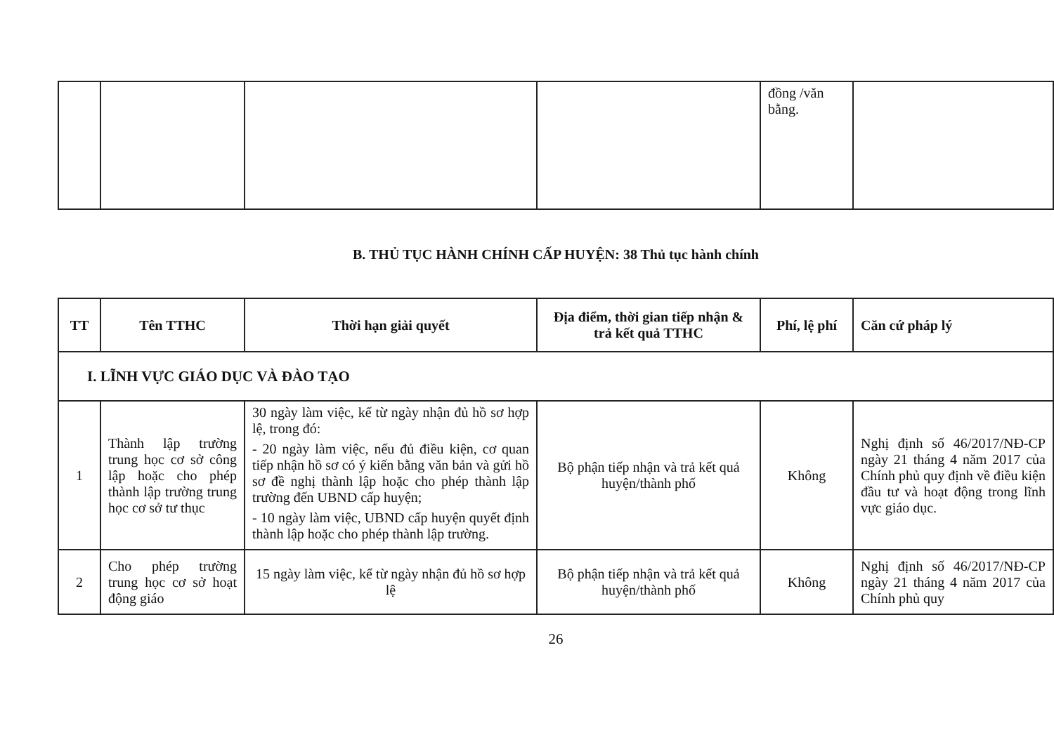| | | | | đồng /văn bằng. | |
B. THỦ TỤC HÀNH CHÍNH CẤP HUYỆN: 38 Thủ tục hành chính
| TT | Tên TTHC | Thời hạn giải quyết | Địa điểm, thời gian tiếp nhận & trả kết quả TTHC | Phí, lệ phí | Căn cứ pháp lý |
| --- | --- | --- | --- | --- | --- |
| I. LĨNH VỰC GIÁO DỤC VÀ ĐÀO TẠO | | | | | |
| 1 | Thành lập trường trung học cơ sở công lập hoặc cho phép thành lập trường trung học cơ sở tư thục | 30 ngày làm việc, kể từ ngày nhận đủ hồ sơ hợp lệ, trong đó: - 20 ngày làm việc, nếu đủ điều kiện, cơ quan tiếp nhận hồ sơ có ý kiến bằng văn bản và gửi hồ sơ đề nghị thành lập hoặc cho phép thành lập trường đến UBND cấp huyện; - 10 ngày làm việc, UBND cấp huyện quyết định thành lập hoặc cho phép thành lập trường. | Bộ phận tiếp nhận và trả kết quả huyện/thành phố | Không | Nghị định số 46/2017/NĐ-CP ngày 21 tháng 4 năm 2017 của Chính phủ quy định về điều kiện đầu tư và hoạt động trong lĩnh vực giáo dục. |
| 2 | Cho phép trường trung học cơ sở hoạt động giáo | 15 ngày làm việc, kể từ ngày nhận đủ hồ sơ hợp lệ | Bộ phận tiếp nhận và trả kết quả huyện/thành phố | Không | Nghị định số 46/2017/NĐ-CP ngày 21 tháng 4 năm 2017 của Chính phủ quy |
26